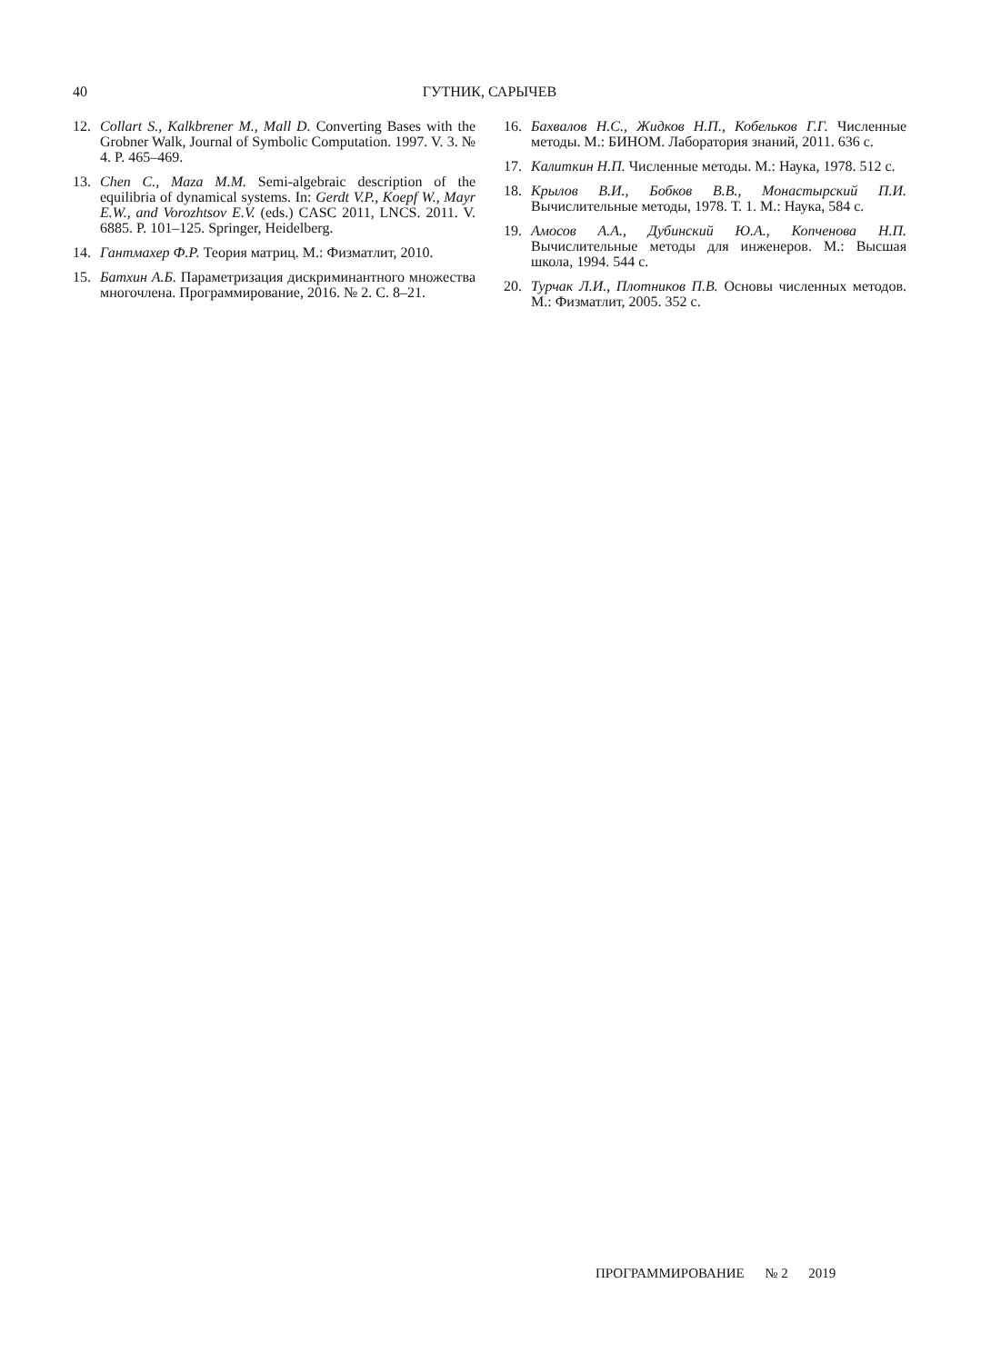40 ГУТНИК, САРЫЧЕВ
12. Collart S., Kalkbrener M., Mall D. Converting Bases with the Grobner Walk, Journal of Symbolic Computation. 1997. V. 3. № 4. P. 465–469.
13. Chen C., Maza M.M. Semi-algebraic description of the equilibria of dynamical systems. In: Gerdt V.P., Koepf W., Mayr E.W., and Vorozhtsov E.V. (eds.) CASC 2011, LNCS. 2011. V. 6885. P. 101–125. Springer, Heidelberg.
14. Гантмахер Ф.Р. Теория матриц. М.: Физматлит, 2010.
15. Батхин А.Б. Параметризация дискриминантного множества многочлена. Программирование, 2016. № 2. С. 8–21.
16. Бахвалов Н.С., Жидков Н.П., Кобельков Г.Г. Численные методы. М.: БИНОМ. Лаборатория знаний, 2011. 636 с.
17. Калиткин Н.П. Численные методы. М.: Наука, 1978. 512 с.
18. Крылов В.И., Бобков В.В., Монастырский П.И. Вычислительные методы, 1978. Т. 1. М.: Наука, 584 с.
19. Амосов А.А., Дубинский Ю.А., Копченова Н.П. Вычислительные методы для инженеров. М.: Высшая школа, 1994. 544 с.
20. Турчак Л.И., Плотников П.В. Основы численных методов. М.: Физматлит, 2005. 352 с.
ПРОГРАММИРОВАНИЕ № 2 2019